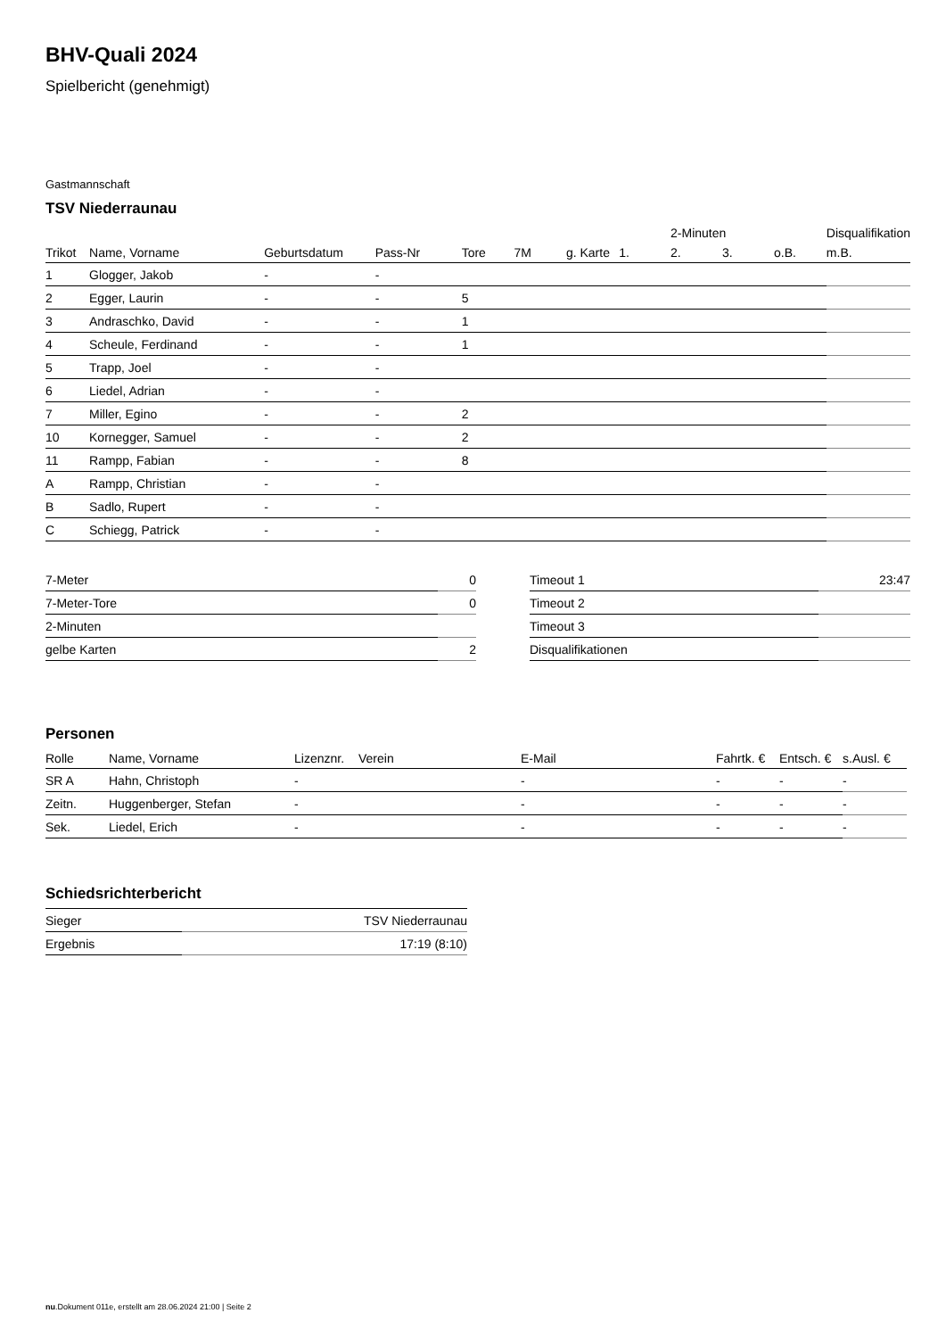BHV-Quali 2024
Spielbericht (genehmigt)
Gastmannschaft
TSV Niederraunau
| | | | | | | | | 2-Minuten | | | Disqualifikation |
| --- | --- | --- | --- | --- | --- | --- | --- | --- | --- | --- | --- |
| Trikot | Name, Vorname | Geburtsdatum | Pass-Nr | Tore | 7M | g. Karte | 1. | 2. | 3. | o.B. | m.B. |
| 1 | Glogger, Jakob | - | - | | | | | | | | |
| 2 | Egger, Laurin | - | - | 5 | | | | | | | |
| 3 | Andraschko, David | - | - | 1 | | | | | | | |
| 4 | Scheule, Ferdinand | - | - | 1 | | | | | | | |
| 5 | Trapp, Joel | - | - | | | | | | | | |
| 6 | Liedel, Adrian | - | - | | | | | | | | |
| 7 | Miller, Egino | - | - | 2 | | | | | | | |
| 10 | Kornegger, Samuel | - | - | 2 | | | | | | | |
| 11 | Rampp, Fabian | - | - | 8 | | | | | | | |
| A | Rampp, Christian | - | - | | | | | | | | |
| B | Sadlo, Rupert | - | - | | | | | | | | |
| C | Schiegg, Patrick | - | - | | | | | | | | |
| 7-Meter | 0 |
| 7-Meter-Tore | 0 |
| 2-Minuten | |
| gelbe Karten | 2 |
| Timeout 1 | 23:47 |
| Timeout 2 | |
| Timeout 3 | |
| Disqualifikationen | |
Personen
| Rolle | Name, Vorname | Lizenznr. | Verein | E-Mail | Fahrtk. € | Entsch. € | s.Ausl. € |
| --- | --- | --- | --- | --- | --- | --- | --- |
| SR A | Hahn, Christoph | - | | - | - | - | - |
| Zeitn. | Huggenberger, Stefan | - | | - | - | - | - |
| Sek. | Liedel, Erich | - | | - | - | - | - |
Schiedsrichterbericht
| Sieger | TSV Niederraunau |
| Ergebnis | 17:19 (8:10) |
nu.Dokument 011e, erstellt am 28.06.2024 21:00 | Seite 2